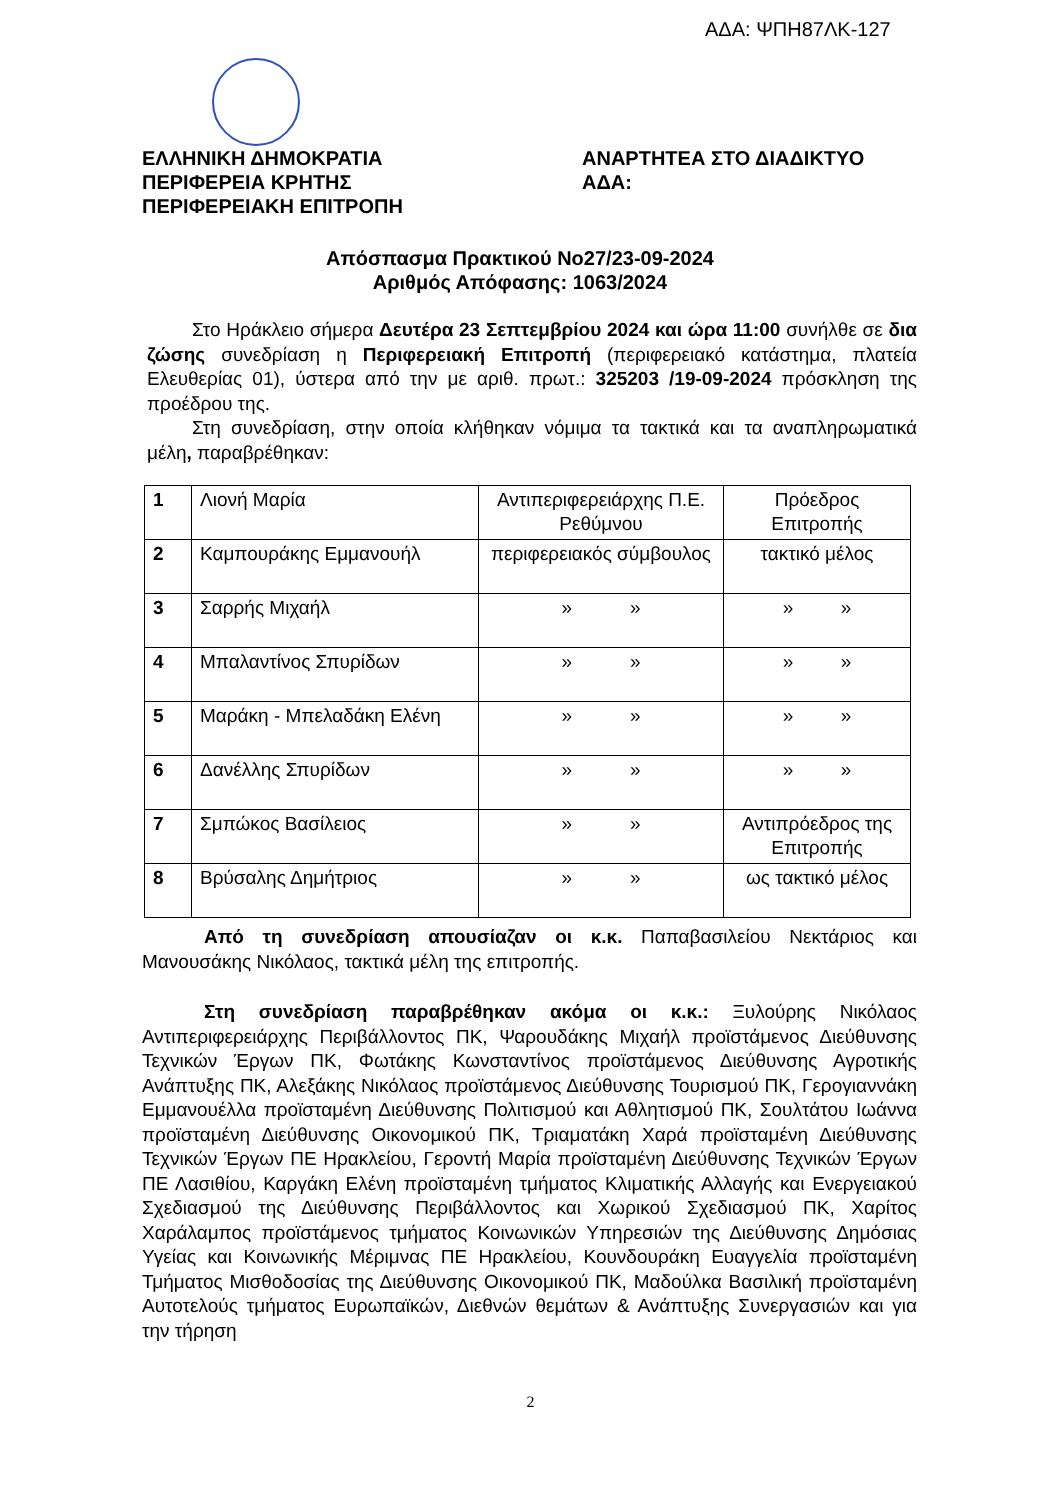ΑΔΑ: ΨΠΗ87ΛΚ-127
ΕΛΛΗΝΙΚΗ ΔΗΜΟΚΡΑΤΙΑ
ΠΕΡΙΦΕΡΕΙΑ ΚΡΗΤΗΣ
ΠΕΡΙΦΕΡΕΙΑΚΗ ΕΠΙΤΡΟΠΗ
ΑΝΑΡΤΗΤΕΑ ΣΤΟ ΔΙΑΔΙΚΤΥΟ
ΑΔΑ:
Απόσπασμα Πρακτικού Νο27/23-09-2024
Αριθμός Απόφασης: 1063/2024
Στο Ηράκλειο σήμερα Δευτέρα 23 Σεπτεμβρίου 2024 και ώρα 11:00 συνήλθε σε δια ζώσης συνεδρίαση η Περιφερειακή Επιτροπή (περιφερειακό κατάστημα, πλατεία Ελευθερίας 01), ύστερα από την με αριθ. πρωτ.: 325203 /19-09-2024 πρόσκληση της προέδρου της.
Στη συνεδρίαση, στην οποία κλήθηκαν νόμιμα τα τακτικά και τα αναπληρωματικά μέλη, παραβρέθηκαν:
| 1 | Λιονή Μαρία | Αντιπεριφερειάρχης Π.Ε. Ρεθύμνου | Πρόεδρος Επιτροπής |
| 2 | Καμπουράκης Εμμανουήλ | περιφερειακός σύμβουλος | τακτικό μέλος |
| 3 | Σαρρής Μιχαήλ | » » | » » |
| 4 | Μπαλαντίνος Σπυρίδων | » » | » » |
| 5 | Μαράκη - Μπελαδάκη Ελένη | » » | » » |
| 6 | Δανέλλης Σπυρίδων | » » | » » |
| 7 | Σμπώκος Βασίλειος | » » | Αντιπρόεδρος της Επιτροπής |
| 8 | Βρύσαλης Δημήτριος | » » | ως τακτικό μέλος |
Από τη συνεδρίαση απουσίαζαν οι κ.κ. Παπαβασιλείου Νεκτάριος και Μανουσάκης Νικόλαος, τακτικά μέλη της επιτροπής.
Στη συνεδρίαση παραβρέθηκαν ακόμα οι κ.κ.: Ξυλούρης Νικόλαος Αντιπεριφερειάρχης Περιβάλλοντος ΠΚ, Ψαρουδάκης Μιχαήλ προϊστάμενος Διεύθυνσης Τεχνικών Έργων ΠΚ, Φωτάκης Κωνσταντίνος προϊστάμενος Διεύθυνσης Αγροτικής Ανάπτυξης ΠΚ, Αλεξάκης Νικόλαος προϊστάμενος Διεύθυνσης Τουρισμού ΠΚ, Γερογιαννάκη Εμμανουέλλα προϊσταμένη Διεύθυνσης Πολιτισμού και Αθλητισμού ΠΚ, Σουλτάτου Ιωάννα προϊσταμένη Διεύθυνσης Οικονομικού ΠΚ, Τριαματάκη Χαρά προϊσταμένη Διεύθυνσης Τεχνικών Έργων ΠΕ Ηρακλείου, Γεροντή Μαρία προϊσταμένη Διεύθυνσης Τεχνικών Έργων ΠΕ Λασιθίου, Καργάκη Ελένη προϊσταμένη τμήματος Κλιματικής Αλλαγής και Ενεργειακού Σχεδιασμού της Διεύθυνσης Περιβάλλοντος και Χωρικού Σχεδιασμού ΠΚ, Χαρίτος Χαράλαμπος προϊστάμενος τμήματος Κοινωνικών Υπηρεσιών της Διεύθυνσης Δημόσιας Υγείας και Κοινωνικής Μέριμνας ΠΕ Ηρακλείου, Κουνδουράκη Ευαγγελία προϊσταμένη Τμήματος Μισθοδοσίας της Διεύθυνσης Οικονομικού ΠΚ, Μαδούλκα Βασιλική προϊσταμένη Αυτοτελούς τμήματος Ευρωπαϊκών, Διεθνών θεμάτων & Ανάπτυξης Συνεργασιών και για την τήρηση
2